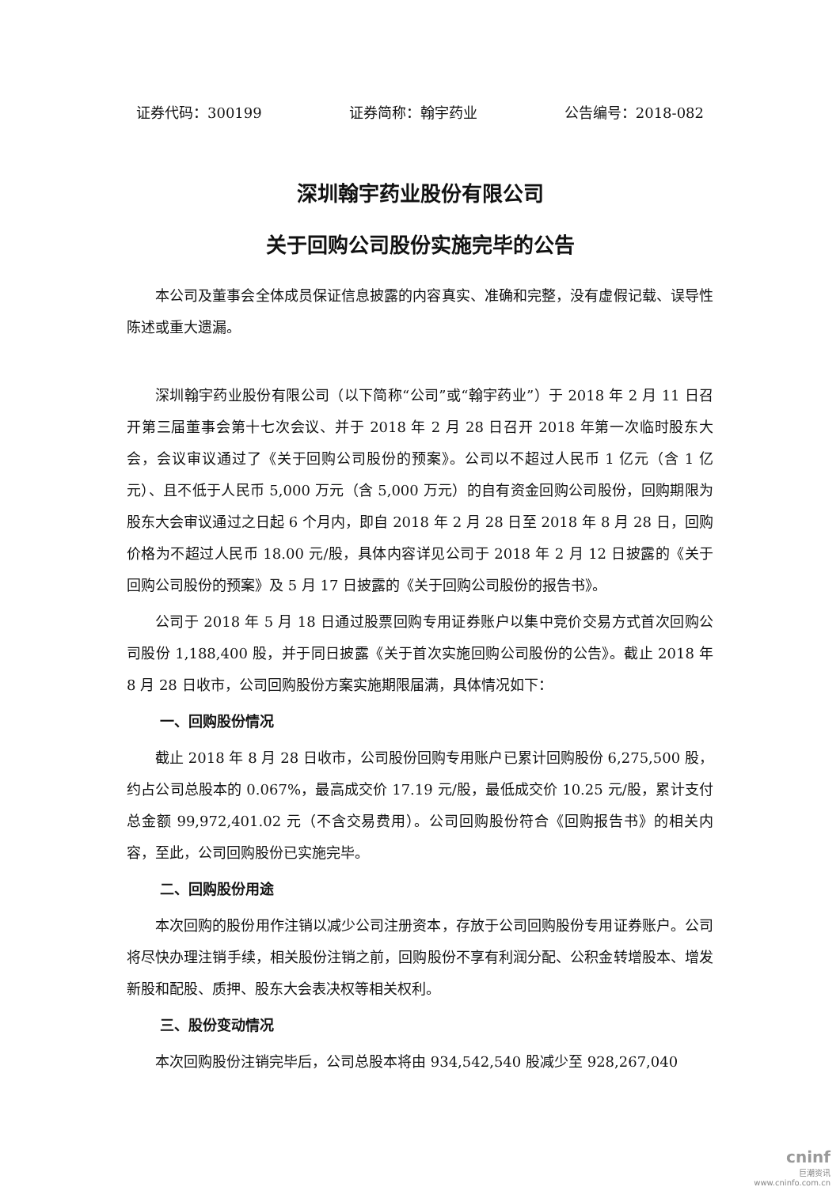证券代码：300199 证券简称：翰宇药业 公告编号：2018-082
深圳翰宇药业股份有限公司
关于回购公司股份实施完毕的公告
本公司及董事会全体成员保证信息披露的内容真实、准确和完整，没有虚假记载、误导性陈述或重大遗漏。
深圳翰宇药业股份有限公司（以下简称“公司”或“翰宇药业”）于 2018 年 2 月 11 日召开第三届董事会第十七次会议、并于 2018 年 2 月 28 日召开 2018 年第一次临时股东大会，会议审议通过了《关于回购公司股份的预案》。公司以不超过人民币 1 亿元（含 1 亿元）、且不低于人民币 5,000 万元（含 5,000 万元）的自有资金回购公司股份，回购期限为股东大会审议通过之日起 6 个月内，即自 2018 年 2 月 28 日至 2018 年 8 月 28 日，回购价格为不超过人民币 18.00 元/股，具体内容详见公司于 2018 年 2 月 12 日披露的《关于回购公司股份的预案》及 5 月 17 日披露的《关于回购公司股份的报告书》。
公司于 2018 年 5 月 18 日通过股票回购专用证券账户以集中竞价交易方式首次回购公司股份 1,188,400 股，并于同日披露《关于首次实施回购公司股份的公告》。截止 2018 年 8 月 28 日收市，公司回购股份方案实施期限届满，具体情况如下：
一、回购股份情况
截止 2018 年 8 月 28 日收市，公司股份回购专用账户已累计回购股份 6,275,500 股，约占公司总股本的 0.067%，最高成交价 17.19 元/股，最低成交价 10.25 元/股，累计支付总金额 99,972,401.02 元（不含交易费用）。公司回购股份符合《回购报告书》的相关内容，至此，公司回购股份已实施完毕。
二、回购股份用途
本次回购的股份用作注销以减少公司注册资本，存放于公司回购股份专用证券账户。公司将尽快办理注销手续，相关股份注销之前，回购股份不享有利润分配、公积金转增股本、增发新股和配股、质押、股东大会表决权等相关权利。
三、股份变动情况
本次回购股份注销完毕后，公司总股本将由 934,542,540 股减少至 928,267,040
cninf
巨潮资讯
www.cninfo.com.cn